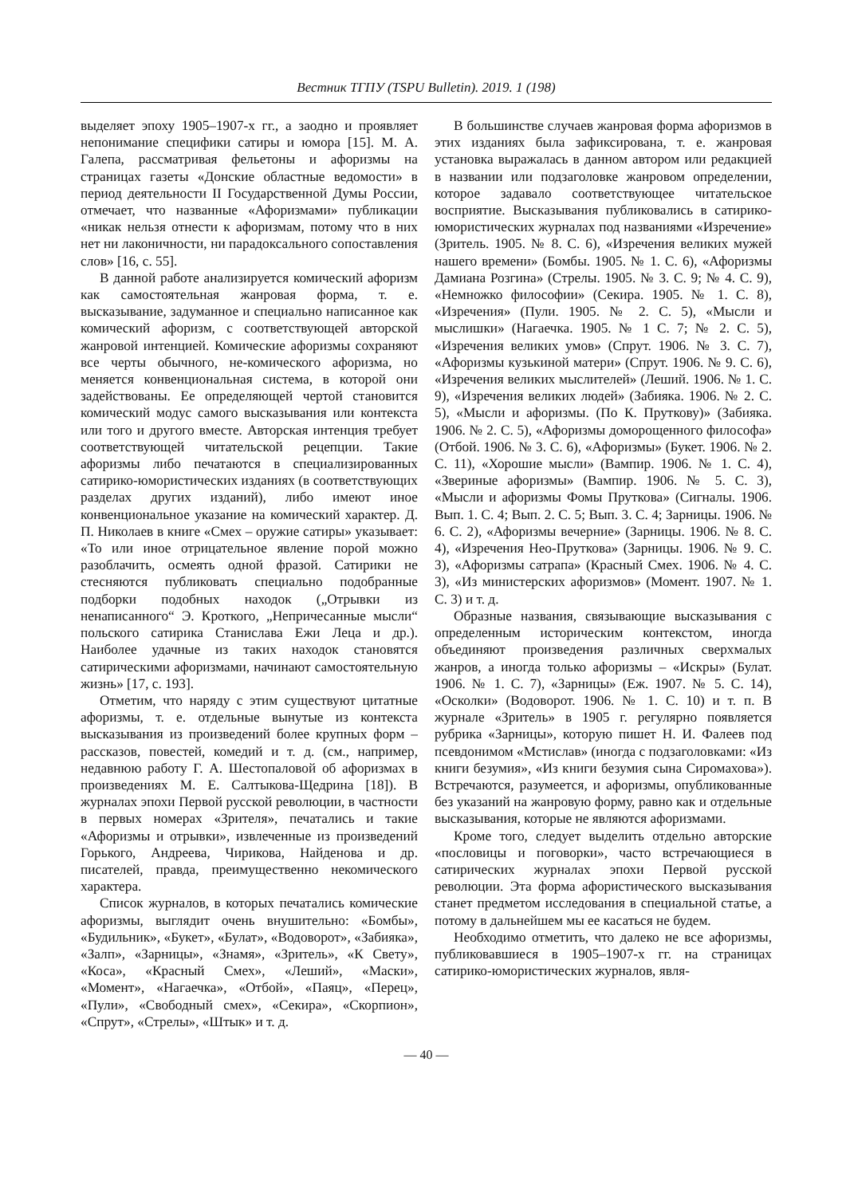Вестник ТГПУ (TSPU Bulletin). 2019. 1 (198)
выделяет эпоху 1905–1907-х гг., а заодно и проявляет непонимание специфики сатиры и юмора [15]. М. А. Галепа, рассматривая фельетоны и афоризмы на страницах газеты «Донские областные ведомости» в период деятельности II Государственной Думы России, отмечает, что названные «Афоризмами» публикации «никак нельзя отнести к афоризмам, потому что в них нет ни лаконичности, ни парадоксального сопоставления слов» [16, с. 55].
В данной работе анализируется комический афоризм как самостоятельная жанровая форма, т. е. высказывание, задуманное и специально написанное как комический афоризм, с соответствующей авторской жанровой интенцией. Комические афоризмы сохраняют все черты обычного, не-комического афоризма, но меняется конвенциональная система, в которой они задействованы. Ее определяющей чертой становится комический модус самого высказывания или контекста или того и другого вместе. Авторская интенция требует соответствующей читательской рецепции. Такие афоризмы либо печатаются в специализированных сатирико-юмористических изданиях (в соответствующих разделах других изданий), либо имеют иное конвенциональное указание на комический характер. Д. П. Николаев в книге «Смех – оружие сатиры» указывает: «То или иное отрицательное явление порой можно разоблачить, осмеять одной фразой. Сатирики не стесняются публиковать специально подобранные подборки подобных находок („Отрывки из ненаписанного“ Э. Кроткого, „Непричесанные мысли“ польского сатирика Станислава Ежи Леца и др.). Наиболее удачные из таких находок становятся сатирическими афоризмами, начинают самостоятельную жизнь» [17, с. 193].
Отметим, что наряду с этим существуют цитатные афоризмы, т. е. отдельные вынутые из контекста высказывания из произведений более крупных форм – рассказов, повестей, комедий и т. д. (см., например, недавнюю работу Г. А. Шестопаловой об афоризмах в произведениях М. Е. Салтыкова-Щедрина [18]). В журналах эпохи Первой русской революции, в частности в первых номерах «Зрителя», печатались и такие «Афоризмы и отрывки», извлеченные из произведений Горького, Андреева, Чирикова, Найденова и др. писателей, правда, преимущественно некомического характера.
Список журналов, в которых печатались комические афоризмы, выглядит очень внушительно: «Бомбы», «Будильник», «Букет», «Булат», «Водоворот», «Забияка», «Залп», «Зарницы», «Знамя», «Зритель», «К Свету», «Коса», «Красный Смех», «Леший», «Маски», «Момент», «Нагаечка», «Отбой», «Паяц», «Перец», «Пули», «Свободный смех», «Секира», «Скорпион», «Спрут», «Стрелы», «Штык» и т. д.
В большинстве случаев жанровая форма афоризмов в этих изданиях была зафиксирована, т. е. жанровая установка выражалась в данном автором или редакцией в названии или подзаголовке жанровом определении, которое задавало соответствующее читательское восприятие. Высказывания публиковались в сатирико-юмористических журналах под названиями «Изречение» (Зритель. 1905. № 8. С. 6), «Изречения великих мужей нашего времени» (Бомбы. 1905. № 1. С. 6), «Афоризмы Дамиана Розгина» (Стрелы. 1905. № 3. С. 9; № 4. С. 9), «Немножко философии» (Секира. 1905. № 1. С. 8), «Изречения» (Пули. 1905. № 2. С. 5), «Мысли и мыслишки» (Нагаечка. 1905. № 1 С. 7; № 2. С. 5), «Изречения великих умов» (Спрут. 1906. № 3. С. 7), «Афоризмы кузькиной матери» (Спрут. 1906. № 9. С. 6), «Изречения великих мыслителей» (Леший. 1906. № 1. С. 9), «Изречения великих людей» (Забияка. 1906. № 2. С. 5), «Мысли и афоризмы. (По К. Пруткову)» (Забияка. 1906. № 2. С. 5), «Афоризмы доморощенного философа» (Отбой. 1906. № 3. С. 6), «Афоризмы» (Букет. 1906. № 2. С. 11), «Хорошие мысли» (Вампир. 1906. № 1. С. 4), «Звериные афоризмы» (Вампир. 1906. № 5. С. 3), «Мысли и афоризмы Фомы Пруткова» (Сигналы. 1906. Вып. 1. С. 4; Вып. 2. С. 5; Вып. 3. С. 4; Зарницы. 1906. № 6. С. 2), «Афоризмы вечерние» (Зарницы. 1906. № 8. С. 4), «Изречения Нео-Пруткова» (Зарницы. 1906. № 9. С. 3), «Афоризмы сатрапа» (Красный Смех. 1906. № 4. С. 3), «Из министерских афоризмов» (Момент. 1907. № 1. С. 3) и т. д.
Образные названия, связывающие высказывания с определенным историческим контекстом, иногда объединяют произведения различных сверхмалых жанров, а иногда только афоризмы – «Искры» (Булат. 1906. № 1. С. 7), «Зарницы» (Еж. 1907. № 5. С. 14), «Осколки» (Водоворот. 1906. № 1. С. 10) и т. п. В журнале «Зритель» в 1905 г. регулярно появляется рубрика «Зарницы», которую пишет Н. И. Фалеев под псевдонимом «Мстислав» (иногда с подзаголовками: «Из книги безумия», «Из книги безумия сына Сиромахова»). Встречаются, разумеется, и афоризмы, опубликованные без указаний на жанровую форму, равно как и отдельные высказывания, которые не являются афоризмами.
Кроме того, следует выделить отдельно авторские «пословицы и поговорки», часто встречающиеся в сатирических журналах эпохи Первой русской революции. Эта форма афористического высказывания станет предметом исследования в специальной статье, а потому в дальнейшем мы ее касаться не будем.
Необходимо отметить, что далеко не все афоризмы, публиковавшиеся в 1905–1907-х гг. на страницах сатирико-юмористических журналов, явля-
— 40 —